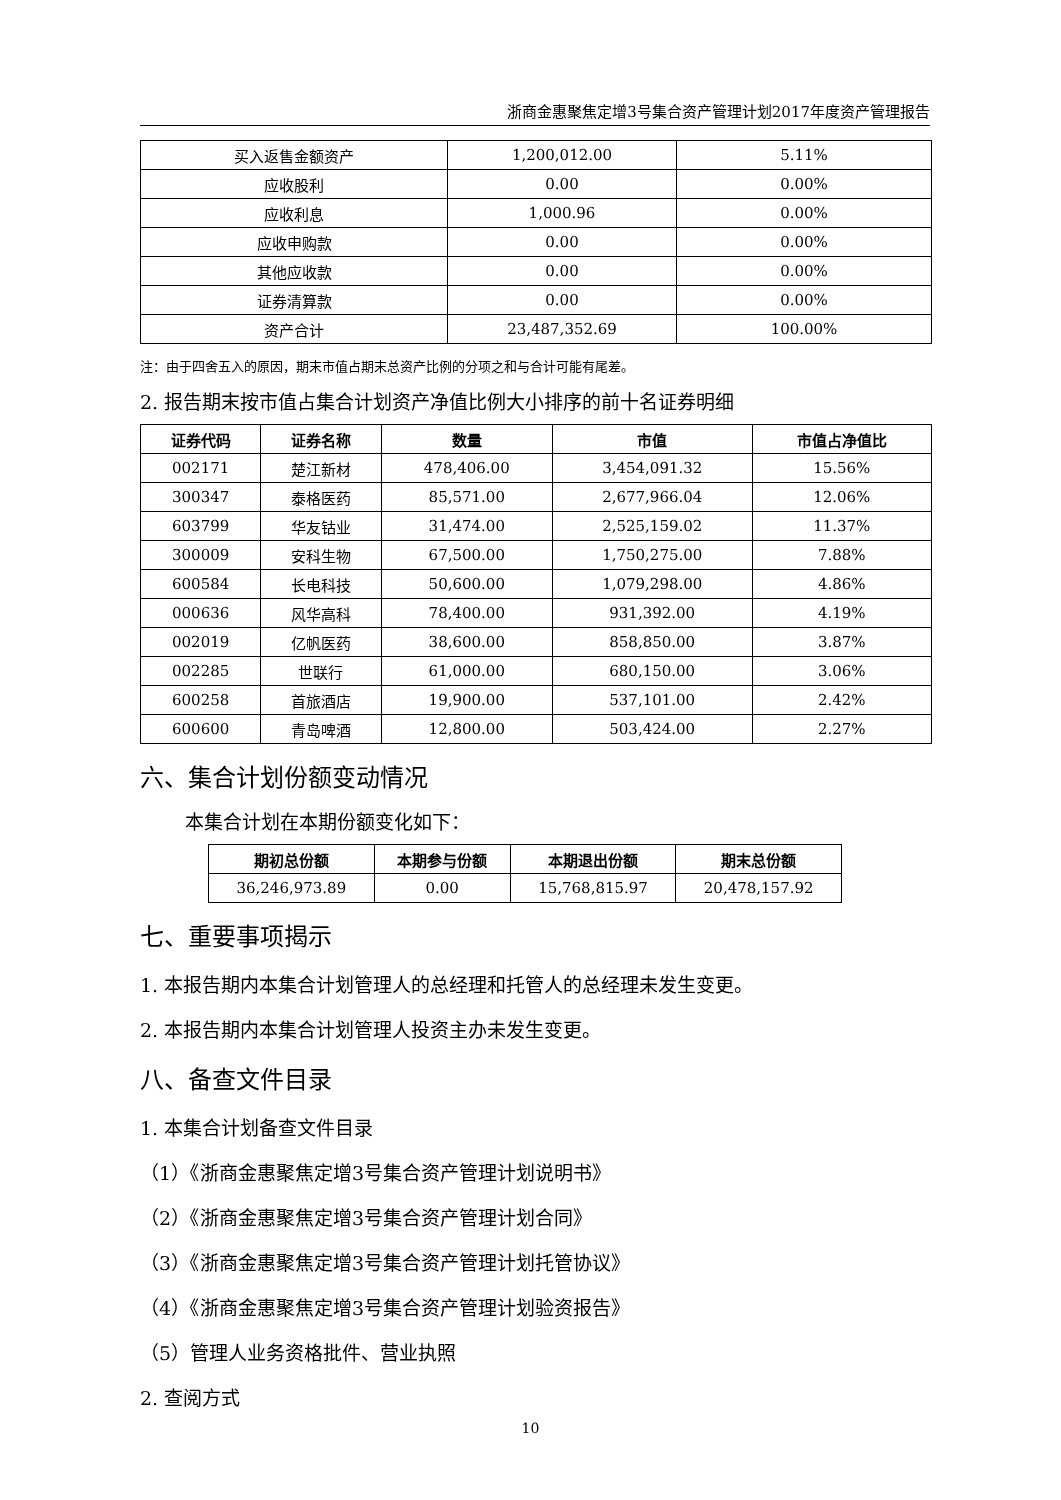浙商金惠聚焦定增3号集合资产管理计划2017年度资产管理报告
| 买入返售金额资产 | 1,200,012.00 | 5.11% |
| 应收股利 | 0.00 | 0.00% |
| 应收利息 | 1,000.96 | 0.00% |
| 应收申购款 | 0.00 | 0.00% |
| 其他应收款 | 0.00 | 0.00% |
| 证券清算款 | 0.00 | 0.00% |
| 资产合计 | 23,487,352.69 | 100.00% |
注：由于四舍五入的原因，期末市值占期末总资产比例的分项之和与合计可能有尾差。
2. 报告期末按市值占集合计划资产净值比例大小排序的前十名证券明细
| 证券代码 | 证券名称 | 数量 | 市值 | 市值占净值比 |
| --- | --- | --- | --- | --- |
| 002171 | 楚江新材 | 478,406.00 | 3,454,091.32 | 15.56% |
| 300347 | 泰格医药 | 85,571.00 | 2,677,966.04 | 12.06% |
| 603799 | 华友钴业 | 31,474.00 | 2,525,159.02 | 11.37% |
| 300009 | 安科生物 | 67,500.00 | 1,750,275.00 | 7.88% |
| 600584 | 长电科技 | 50,600.00 | 1,079,298.00 | 4.86% |
| 000636 | 风华高科 | 78,400.00 | 931,392.00 | 4.19% |
| 002019 | 亿帆医药 | 38,600.00 | 858,850.00 | 3.87% |
| 002285 | 世联行 | 61,000.00 | 680,150.00 | 3.06% |
| 600258 | 首旅酒店 | 19,900.00 | 537,101.00 | 2.42% |
| 600600 | 青岛啤酒 | 12,800.00 | 503,424.00 | 2.27% |
六、集合计划份额变动情况
本集合计划在本期份额变化如下：
| 期初总份额 | 本期参与份额 | 本期退出份额 | 期末总份额 |
| --- | --- | --- | --- |
| 36,246,973.89 | 0.00 | 15,768,815.97 | 20,478,157.92 |
七、重要事项揭示
1. 本报告期内本集合计划管理人的总经理和托管人的总经理未发生变更。
2. 本报告期内本集合计划管理人投资主办未发生变更。
八、备查文件目录
1. 本集合计划备查文件目录
（1）《浙商金惠聚焦定增3号集合资产管理计划说明书》
（2）《浙商金惠聚焦定增3号集合资产管理计划合同》
（3）《浙商金惠聚焦定增3号集合资产管理计划托管协议》
（4）《浙商金惠聚焦定增3号集合资产管理计划验资报告》
（5）管理人业务资格批件、营业执照
2. 查阅方式
10